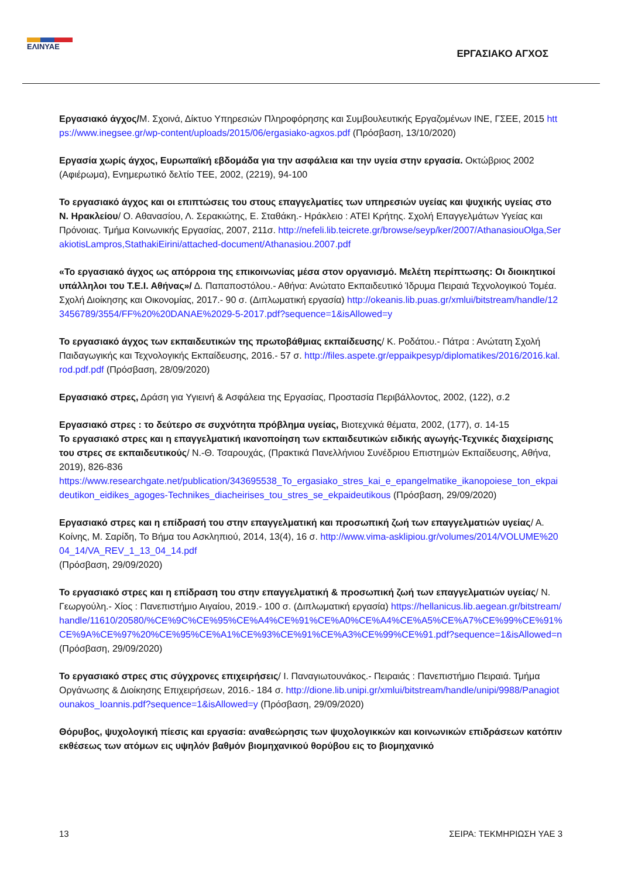ΕΛΙΝΥΑΕ
ΕΡΓΑΣΙΑΚΟ ΑΓΧΟΣ
Εργασιακό άγχος/Μ. Σχοινά, Δίκτυο Υπηρεσιών Πληροφόρησης και Συμβουλευτικής Εργαζομένων ΙΝΕ, ΓΣΕΕ, 2015 https://www.inegsee.gr/wp-content/uploads/2015/06/ergasiako-agxos.pdf (Πρόσβαση, 13/10/2020)
Εργασία χωρίς άγχος, Ευρωπαϊκή εβδομάδα για την ασφάλεια και την υγεία στην εργασία. Οκτώβριος 2002 (Αφιέρωμα), Ενημερωτικό δελτίο ΤΕΕ, 2002, (2219), 94-100
Το εργασιακό άγχος και οι επιπτώσεις του στους επαγγελματίες των υπηρεσιών υγείας και ψυχικής υγείας στο Ν. Ηρακλείου/ Ο. Αθανασίου, Λ. Σερακιώτης, Ε. Σταθάκη.- Ηράκλειο : ΑΤΕΙ Κρήτης. Σχολή Επαγγελμάτων Υγείας και Πρόνοιας. Τμήμα Κοινωνικής Εργασίας, 2007, 211σ. http://nefeli.lib.teicrete.gr/browse/seyp/ker/2007/AthanasiouOlga,SerakiotisLampros,StathakiEirini/attached-document/Athanasiou.2007.pdf
«Το εργασιακό άγχος ως απόρροια της επικοινωνίας μέσα στον οργανισμό. Μελέτη περίπτωσης: Οι διοικητικοί υπάλληλοι του Τ.Ε.Ι. Αθήνας»/ Δ. Παπαποστόλου.- Αθήνα: Ανώτατο Εκπαιδευτικό Ίδρυμα Πειραιά Τεχνολογικού Τομέα. Σχολή Διοίκησης και Οικονομίας, 2017.- 90 σ. (Διπλωματική εργασία) http://okeanis.lib.puas.gr/xmlui/bitstream/handle/123456789/3554/FF%20%20DANAE%2029-5-2017.pdf?sequence=1&isAllowed=y
Το εργασιακό άγχος των εκπαιδευτικών της πρωτοβάθμιας εκπαίδευσης/ Κ. Ροδάτου.- Πάτρα : Ανώτατη Σχολή Παιδαγωγικής και Τεχνολογικής Εκπαίδευσης, 2016.- 57 σ. http://files.aspete.gr/eppaikpesyp/diplomatikes/2016/2016.kal.rod.pdf.pdf (Πρόσβαση, 28/09/2020)
Εργασιακό στρες, Δράση για Υγιεινή & Ασφάλεια της Εργασίας, Προστασία Περιβάλλοντος, 2002, (122), σ.2
Εργασιακό στρες : το δεύτερο σε συχνότητα πρόβλημα υγείας, Βιοτεχνικά θέματα, 2002, (177), σ. 14-15
Το εργασιακό στρες και η επαγγελματική ικανοποίηση των εκπαιδευτικών ειδικής αγωγής-Τεχνικές διαχείρισης του στρες σε εκπαιδευτικούς/ Ν.-Θ. Τσαρουχάς, (Πρακτικά Πανελλήνιου Συνέδριου Επιστημών Εκπαίδευσης, Αθήνα, 2019), 826-836
https://www.researchgate.net/publication/343695538_To_ergasiako_stres_kai_e_epangelmatike_ikanopoiese_ton_ekpaideutikon_eidikes_agoges-Technikes_diacheirises_tou_stres_se_ekpaideutikous (Πρόσβαση, 29/09/2020)
Εργασιακό στρες και η επίδρασή του στην επαγγελματική και προσωπική ζωή των επαγγελματιών υγείας/ Α. Κοίνης, Μ. Σαρίδη, Το Βήμα του Ασκληπιού, 2014, 13(4), 16 σ. http://www.vima-asklipiou.gr/volumes/2014/VOLUME%2004_14/VA_REV_1_13_04_14.pdf
(Πρόσβαση, 29/09/2020)
Το εργασιακό στρες και η επίδραση του στην επαγγελματική & προσωπική ζωή των επαγγελματιών υγείας/ Ν. Γεωργούλη.- Χίος : Πανεπιστήμιο Αιγαίου, 2019.- 100 σ. (Διπλωματική εργασία) https://hellanicus.lib.aegean.gr/bitstream/handle/11610/20580/%CE%9C%CE%95%CE%A4%CE%91%CE%A0%CE%A4%CE%A5%CE%A7%CE%99%CE%91%CE%9A%CE%97%20%CE%95%CE%A1%CE%93%CE%91%CE%A3%CE%99%CE%91.pdf?sequence=1&isAllowed=n (Πρόσβαση, 29/09/2020)
Το εργασιακό στρες στις σύγχρονες επιχειρήσεις/ Ι. Παναγιωτουνάκος.- Πειραιάς : Πανεπιστήμιο Πειραιά. Τμήμα Οργάνωσης & Διοίκησης Επιχειρήσεων, 2016.- 184 σ. http://dione.lib.unipi.gr/xmlui/bitstream/handle/unipi/9988/Panagiotounakos_Ioannis.pdf?sequence=1&isAllowed=y (Πρόσβαση, 29/09/2020)
Θόρυβος, ψυχολογική πίεσις και εργασία: αναθεώρησις των ψυχολογικκών και κοινωνικών επιδράσεων κατόπιν εκθέσεως των ατόμων εις υψηλόν βαθμόν βιομηχανικού θορύβου εις το βιομηχανικό
13 ΣΕΙΡΑ: ΤΕΚΜΗΡΙΩΣΗ ΥΑΕ 3